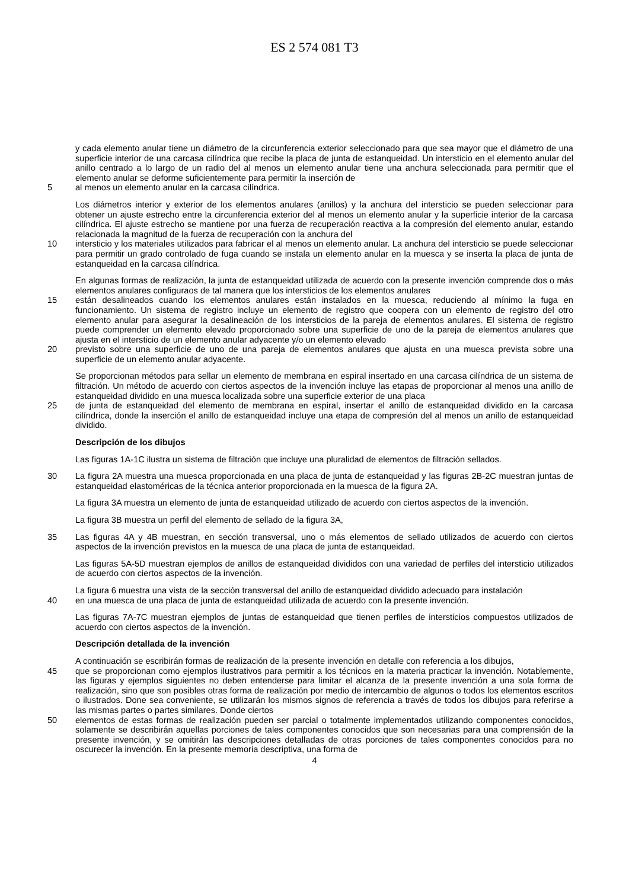ES 2 574 081 T3
y cada elemento anular tiene un diámetro de la circunferencia exterior seleccionado para que sea mayor que el diámetro de una superficie interior de una carcasa cilíndrica que recibe la placa de junta de estanqueidad. Un intersticio en el elemento anular del anillo centrado a lo largo de un radio del al menos un elemento anular tiene una anchura seleccionada para permitir que el elemento anular se deforme suficientemente para permitir la inserción de
5 al menos un elemento anular en la carcasa cilíndrica.
Los diámetros interior y exterior de los elementos anulares (anillos) y la anchura del intersticio se pueden seleccionar para obtener un ajuste estrecho entre la circunferencia exterior del al menos un elemento anular y la superficie interior de la carcasa cilíndrica. El ajuste estrecho se mantiene por una fuerza de recuperación reactiva a la compresión del elemento anular, estando relacionada la magnitud de la fuerza de recuperación con la anchura del
10 intersticio y los materiales utilizados para fabricar el al menos un elemento anular. La anchura del intersticio se puede seleccionar para permitir un grado controlado de fuga cuando se instala un elemento anular en la muesca y se inserta la placa de junta de estanqueidad en la carcasa cilíndrica.
En algunas formas de realización, la junta de estanqueidad utilizada de acuerdo con la presente invención comprende dos o más elementos anulares configuraos de tal manera que los intersticios de los elementos anulares
15 están desalineados cuando los elementos anulares están instalados en la muesca, reduciendo al mínimo la fuga en funcionamiento. Un sistema de registro incluye un elemento de registro que coopera con un elemento de registro del otro elemento anular para asegurar la desalineación de los intersticios de la pareja de elementos anulares. El sistema de registro puede comprender un elemento elevado proporcionado sobre una superficie de uno de la pareja de elementos anulares que ajusta en el intersticio de un elemento anular adyacente y/o un elemento elevado
20 previsto sobre una superficie de uno de una pareja de elementos anulares que ajusta en una muesca prevista sobre una superficie de un elemento anular adyacente.
Se proporcionan métodos para sellar un elemento de membrana en espiral insertado en una carcasa cilíndrica de un sistema de filtración. Un método de acuerdo con ciertos aspectos de la invención incluye las etapas de proporcionar al menos una anillo de estanqueidad dividido en una muesca localizada sobre una superficie exterior de una placa
25 de junta de estanqueidad del elemento de membrana en espiral, insertar el anillo de estanqueidad dividido en la carcasa cilíndrica, donde la inserción el anillo de estanqueidad incluye una etapa de compresión del al menos un anillo de estanqueidad dividido.
Descripción de los dibujos
Las figuras 1A-1C ilustra un sistema de filtración que incluye una pluralidad de elementos de filtración sellados.
30 La figura 2A muestra una muesca proporcionada en una placa de junta de estanqueidad y las figuras 2B-2C muestran juntas de estanqueidad elastoméricas de la técnica anterior proporcionada en la muesca de la figura 2A.
La figura 3A muestra un elemento de junta de estanqueidad utilizado de acuerdo con ciertos aspectos de la invención.
La figura 3B muestra un perfil del elemento de sellado de la figura 3A,
35 Las figuras 4A y 4B muestran, en sección transversal, uno o más elementos de sellado utilizados de acuerdo con ciertos aspectos de la invención previstos en la muesca de una placa de junta de estanqueidad.
Las figuras 5A-5D muestran ejemplos de anillos de estanqueidad divididos con una variedad de perfiles del intersticio utilizados de acuerdo con ciertos aspectos de la invención.
La figura 6 muestra una vista de la sección transversal del anillo de estanqueidad dividido adecuado para instalación
40 en una muesca de una placa de junta de estanqueidad utilizada de acuerdo con la presente invención.
Las figuras 7A-7C muestran ejemplos de juntas de estanqueidad que tienen perfiles de intersticios compuestos utilizados de acuerdo con ciertos aspectos de la invención.
Descripción detallada de la invención
A continuación se escribirán formas de realización de la presente invención en detalle con referencia a los dibujos,
45 que se proporcionan como ejemplos ilustrativos para permitir a los técnicos en la materia practicar la invención. Notablemente, las figuras y ejemplos siguientes no deben entenderse para limitar el alcanza de la presente invención a una sola forma de realización, sino que son posibles otras forma de realización por medio de intercambio de algunos o todos los elementos escritos o ilustrados. Done sea conveniente, se utilizarán los mismos signos de referencia a través de todos los dibujos para referirse a las mismas partes o partes similares. Donde ciertos
50 elementos de estas formas de realización pueden ser parcial o totalmente implementados utilizando componentes conocidos, solamente se describirán aquellas porciones de tales componentes conocidos que son necesarias para una comprensión de la presente invención, y se omitirán las descripciones detalladas de otras porciones de tales componentes conocidos para no oscurecer la invención. En la presente memoria descriptiva, una forma de
4